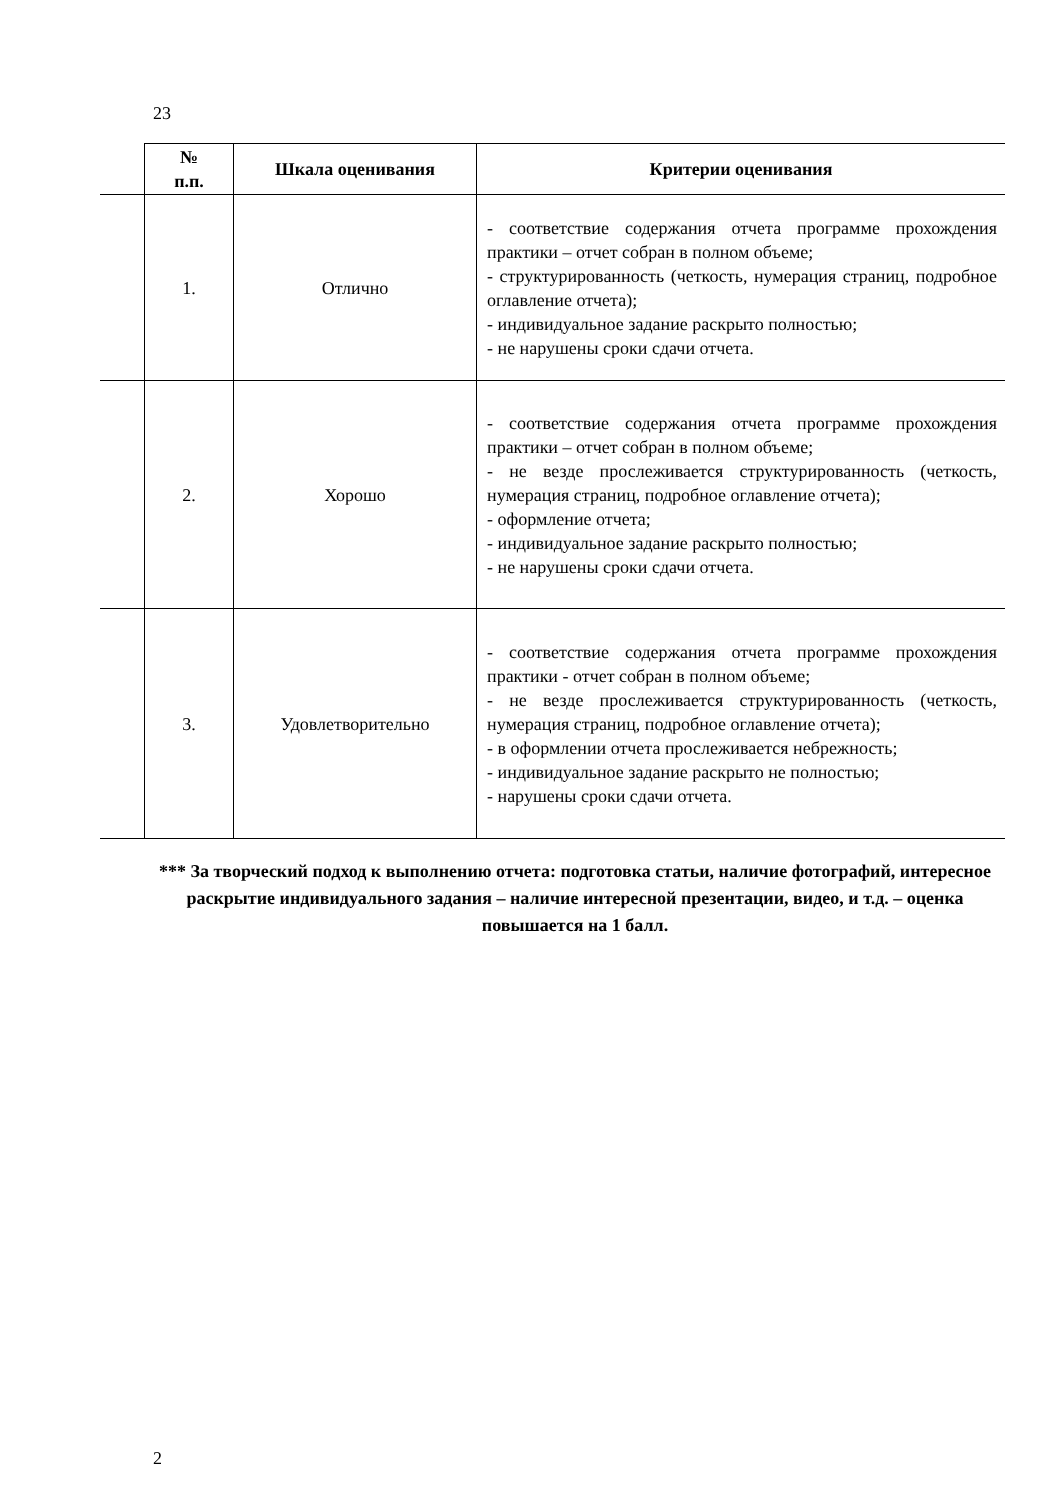23
| | № п.п. | Шкала оценивания | Критерии оценивания |
| --- | --- | --- | --- |
| | 1. | Отлично | - соответствие содержания отчета программе прохождения практики – отчет собран в полном объеме; - структурированность (четкость, нумерация страниц, подробное оглавление отчета); - индивидуальное задание раскрыто полностью; - не нарушены сроки сдачи отчета. |
| | 2. | Хорошо | - соответствие содержания отчета программе прохождения практики – отчет собран в полном объеме; - не везде прослеживается структурированность (четкость, нумерация страниц, подробное оглавление отчета); - оформление отчета; - индивидуальное задание раскрыто полностью; - не нарушены сроки сдачи отчета. |
| | 3. | Удовлетворительно | - соответствие содержания отчета программе прохождения практики - отчет собран в полном объеме; - не везде прослеживается структурированность (четкость, нумерация страниц, подробное оглавление отчета); - в оформлении отчета прослеживается небрежность; - индивидуальное задание раскрыто не полностью; - нарушены сроки сдачи отчета. |
*** За творческий подход к выполнению отчета: подготовка статьи, наличие фотографий, интересное раскрытие индивидуального задания – наличие интересной презентации, видео, и т.д. – оценка повышается на 1 балл.
2